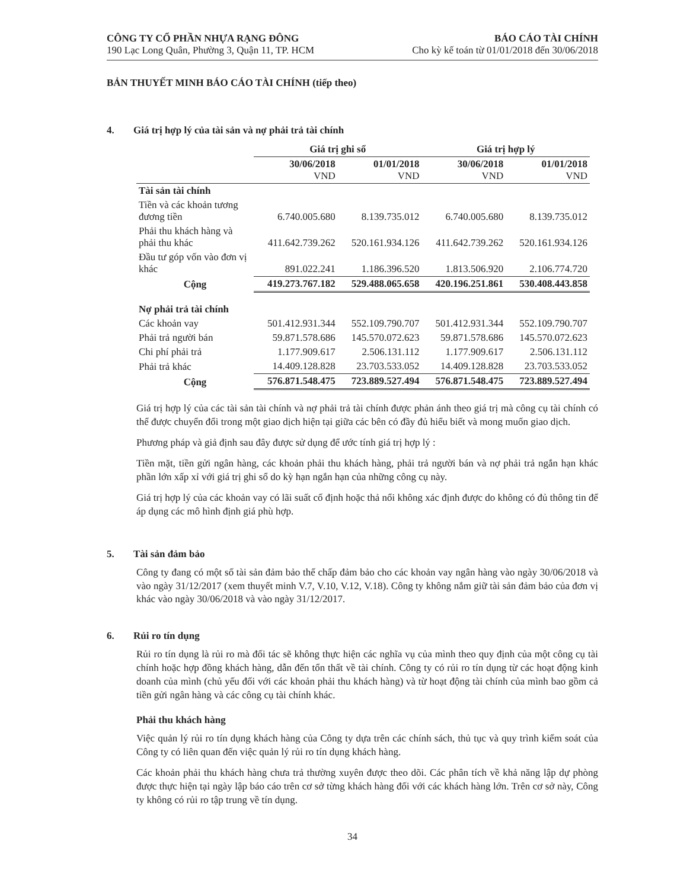CÔNG TY CỔ PHẦN NHỰA RẠNG ĐÔNG
190 Lạc Long Quân, Phường 3, Quận 11, TP. HCM
BÁO CÁO TÀI CHÍNH
Cho kỳ kế toán từ 01/01/2018 đến 30/06/2018
BẢN THUYẾT MINH BÁO CÁO TÀI CHÍNH (tiếp theo)
4. Giá trị hợp lý của tài sản và nợ phải trả tài chính
| | Giá trị ghi sổ | | Giá trị hợp lý | |
| --- | --- | --- | --- | --- |
| | 30/06/2018 VND | 01/01/2018 VND | 30/06/2018 VND | 01/01/2018 VND |
| Tài sản tài chính | | | | |
| Tiền và các khoản tương đương tiền | 6.740.005.680 | 8.139.735.012 | 6.740.005.680 | 8.139.735.012 |
| Phải thu khách hàng và phải thu khác | 411.642.739.262 | 520.161.934.126 | 411.642.739.262 | 520.161.934.126 |
| Đầu tư góp vốn vào đơn vị khác | 891.022.241 | 1.186.396.520 | 1.813.506.920 | 2.106.774.720 |
| Cộng | 419.273.767.182 | 529.488.065.658 | 420.196.251.861 | 530.408.443.858 |
| Nợ phải trả tài chính | | | | |
| Các khoản vay | 501.412.931.344 | 552.109.790.707 | 501.412.931.344 | 552.109.790.707 |
| Phải trả người bán | 59.871.578.686 | 145.570.072.623 | 59.871.578.686 | 145.570.072.623 |
| Chi phí phải trả | 1.177.909.617 | 2.506.131.112 | 1.177.909.617 | 2.506.131.112 |
| Phải trả khác | 14.409.128.828 | 23.703.533.052 | 14.409.128.828 | 23.703.533.052 |
| Cộng | 576.871.548.475 | 723.889.527.494 | 576.871.548.475 | 723.889.527.494 |
Giá trị hợp lý của các tài sản tài chính và nợ phải trả tài chính được phản ánh theo giá trị mà công cụ tài chính có thể được chuyển đổi trong một giao dịch hiện tại giữa các bên có đầy đủ hiểu biết và mong muốn giao dịch.
Phương pháp và giả định sau đây được sử dụng để ước tính giá trị hợp lý :
Tiền mặt, tiền gửi ngân hàng, các khoản phải thu khách hàng, phải trả người bán và nợ phải trả ngắn hạn khác phần lớn xấp xỉ với giá trị ghi sổ do kỳ hạn ngắn hạn của những công cụ này.
Giá trị hợp lý của các khoản vay có lãi suất cố định hoặc thả nổi không xác định được do không có đủ thông tin để áp dụng các mô hình định giá phù hợp.
5. Tài sản đảm bảo
Công ty đang có một số tài sản đảm bảo thế chấp đảm bảo cho các khoản vay ngân hàng vào ngày 30/06/2018 và vào ngày 31/12/2017 (xem thuyết minh V.7, V.10, V.12, V.18). Công ty không nắm giữ tài sản đảm bảo của đơn vị khác vào ngày 30/06/2018 và vào ngày 31/12/2017.
6. Rủi ro tín dụng
Rủi ro tín dụng là rủi ro mà đối tác sẽ không thực hiện các nghĩa vụ của mình theo quy định của một công cụ tài chính hoặc hợp đồng khách hàng, dẫn đến tổn thất về tài chính. Công ty có rủi ro tín dụng từ các hoạt động kinh doanh của mình (chủ yếu đối với các khoản phải thu khách hàng) và từ hoạt động tài chính của mình bao gồm cả tiền gửi ngân hàng và các công cụ tài chính khác.
Phải thu khách hàng
Việc quản lý rủi ro tín dụng khách hàng của Công ty dựa trên các chính sách, thủ tục và quy trình kiểm soát của Công ty có liên quan đến việc quản lý rủi ro tín dụng khách hàng.
Các khoản phải thu khách hàng chưa trả thường xuyên được theo dõi. Các phân tích về khả năng lập dự phòng được thực hiện tại ngày lập báo cáo trên cơ sở từng khách hàng đối với các khách hàng lớn. Trên cơ sở này, Công ty không có rủi ro tập trung về tín dụng.
34